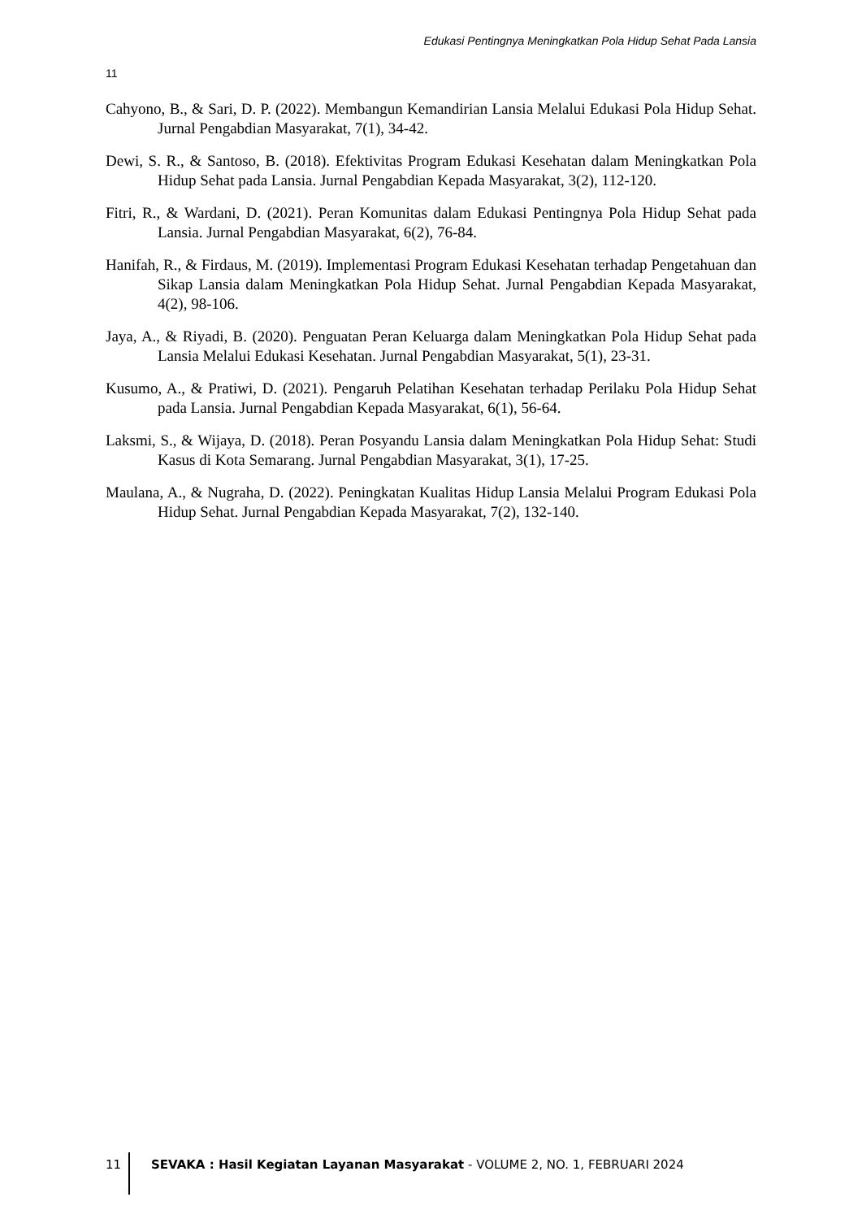Edukasi Pentingnya Meningkatkan Pola Hidup Sehat Pada Lansia
11
Cahyono, B., & Sari, D. P. (2022). Membangun Kemandirian Lansia Melalui Edukasi Pola Hidup Sehat. Jurnal Pengabdian Masyarakat, 7(1), 34-42.
Dewi, S. R., & Santoso, B. (2018). Efektivitas Program Edukasi Kesehatan dalam Meningkatkan Pola Hidup Sehat pada Lansia. Jurnal Pengabdian Kepada Masyarakat, 3(2), 112-120.
Fitri, R., & Wardani, D. (2021). Peran Komunitas dalam Edukasi Pentingnya Pola Hidup Sehat pada Lansia. Jurnal Pengabdian Masyarakat, 6(2), 76-84.
Hanifah, R., & Firdaus, M. (2019). Implementasi Program Edukasi Kesehatan terhadap Pengetahuan dan Sikap Lansia dalam Meningkatkan Pola Hidup Sehat. Jurnal Pengabdian Kepada Masyarakat, 4(2), 98-106.
Jaya, A., & Riyadi, B. (2020). Penguatan Peran Keluarga dalam Meningkatkan Pola Hidup Sehat pada Lansia Melalui Edukasi Kesehatan. Jurnal Pengabdian Masyarakat, 5(1), 23-31.
Kusumo, A., & Pratiwi, D. (2021). Pengaruh Pelatihan Kesehatan terhadap Perilaku Pola Hidup Sehat pada Lansia. Jurnal Pengabdian Kepada Masyarakat, 6(1), 56-64.
Laksmi, S., & Wijaya, D. (2018). Peran Posyandu Lansia dalam Meningkatkan Pola Hidup Sehat: Studi Kasus di Kota Semarang. Jurnal Pengabdian Masyarakat, 3(1), 17-25.
Maulana, A., & Nugraha, D. (2022). Peningkatan Kualitas Hidup Lansia Melalui Program Edukasi Pola Hidup Sehat. Jurnal Pengabdian Kepada Masyarakat, 7(2), 132-140.
11 SEVAKA : Hasil Kegiatan Layanan Masyarakat - VOLUME 2, NO. 1, FEBRUARI 2024